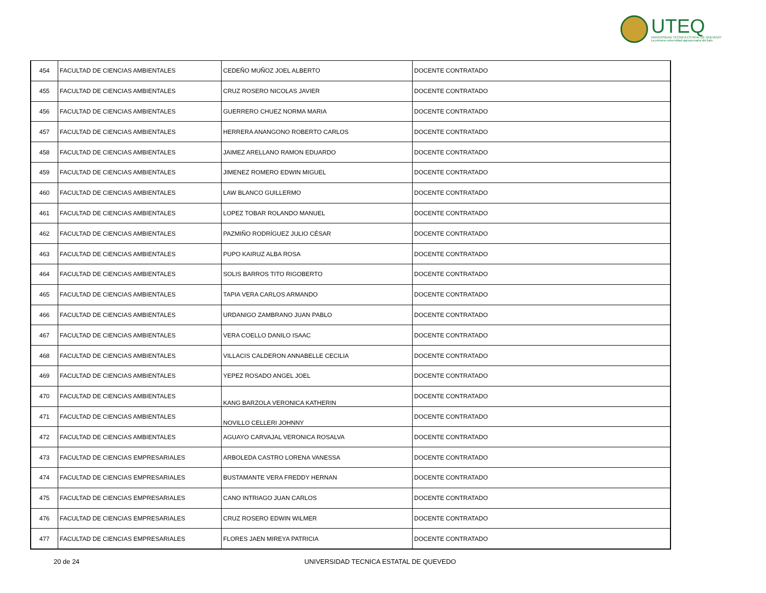UTEQ
UNIVERSIDAD TECNICA ESTATAL DE QUEVEDO
La primera universidad agropecuaria del país
| 454 | FACULTAD DE CIENCIAS AMBIENTALES | CEDEÑO MUÑOZ JOEL ALBERTO | DOCENTE CONTRATADO |
| 455 | FACULTAD DE CIENCIAS AMBIENTALES | CRUZ ROSERO NICOLAS JAVIER | DOCENTE CONTRATADO |
| 456 | FACULTAD DE CIENCIAS AMBIENTALES | GUERRERO CHUEZ NORMA MARIA | DOCENTE CONTRATADO |
| 457 | FACULTAD DE CIENCIAS AMBIENTALES | HERRERA ANANGONO ROBERTO CARLOS | DOCENTE CONTRATADO |
| 458 | FACULTAD DE CIENCIAS AMBIENTALES | JAIMEZ ARELLANO RAMON EDUARDO | DOCENTE CONTRATADO |
| 459 | FACULTAD DE CIENCIAS AMBIENTALES | JIMENEZ ROMERO EDWIN MIGUEL | DOCENTE CONTRATADO |
| 460 | FACULTAD DE CIENCIAS AMBIENTALES | LAW BLANCO GUILLERMO | DOCENTE CONTRATADO |
| 461 | FACULTAD DE CIENCIAS AMBIENTALES | LOPEZ TOBAR ROLANDO MANUEL | DOCENTE CONTRATADO |
| 462 | FACULTAD DE CIENCIAS AMBIENTALES | PAZMIÑO RODRÍGUEZ JULIO CÉSAR | DOCENTE CONTRATADO |
| 463 | FACULTAD DE CIENCIAS AMBIENTALES | PUPO KAIRUZ ALBA ROSA | DOCENTE CONTRATADO |
| 464 | FACULTAD DE CIENCIAS AMBIENTALES | SOLIS BARROS TITO RIGOBERTO | DOCENTE CONTRATADO |
| 465 | FACULTAD DE CIENCIAS AMBIENTALES | TAPIA VERA CARLOS ARMANDO | DOCENTE CONTRATADO |
| 466 | FACULTAD DE CIENCIAS AMBIENTALES | URDANIGO ZAMBRANO JUAN PABLO | DOCENTE CONTRATADO |
| 467 | FACULTAD DE CIENCIAS AMBIENTALES | VERA COELLO DANILO ISAAC | DOCENTE CONTRATADO |
| 468 | FACULTAD DE CIENCIAS AMBIENTALES | VILLACIS CALDERON ANNABELLE CECILIA | DOCENTE CONTRATADO |
| 469 | FACULTAD DE CIENCIAS AMBIENTALES | YEPEZ ROSADO ANGEL JOEL | DOCENTE CONTRATADO |
| 470 | FACULTAD DE CIENCIAS AMBIENTALES | KANG BARZOLA VERONICA KATHERIN | DOCENTE CONTRATADO |
| 471 | FACULTAD DE CIENCIAS AMBIENTALES | NOVILLO CELLERI JOHNNY | DOCENTE CONTRATADO |
| 472 | FACULTAD DE CIENCIAS AMBIENTALES | AGUAYO CARVAJAL VERONICA ROSALVA | DOCENTE CONTRATADO |
| 473 | FACULTAD DE CIENCIAS EMPRESARIALES | ARBOLEDA CASTRO LORENA VANESSA | DOCENTE CONTRATADO |
| 474 | FACULTAD DE CIENCIAS EMPRESARIALES | BUSTAMANTE VERA FREDDY HERNAN | DOCENTE CONTRATADO |
| 475 | FACULTAD DE CIENCIAS EMPRESARIALES | CANO INTRIAGO JUAN CARLOS | DOCENTE CONTRATADO |
| 476 | FACULTAD DE CIENCIAS EMPRESARIALES | CRUZ ROSERO EDWIN WILMER | DOCENTE CONTRATADO |
| 477 | FACULTAD DE CIENCIAS EMPRESARIALES | FLORES JAEN MIREYA PATRICIA | DOCENTE CONTRATADO |
20 de 24 UNIVERSIDAD TECNICA ESTATAL DE QUEVEDO